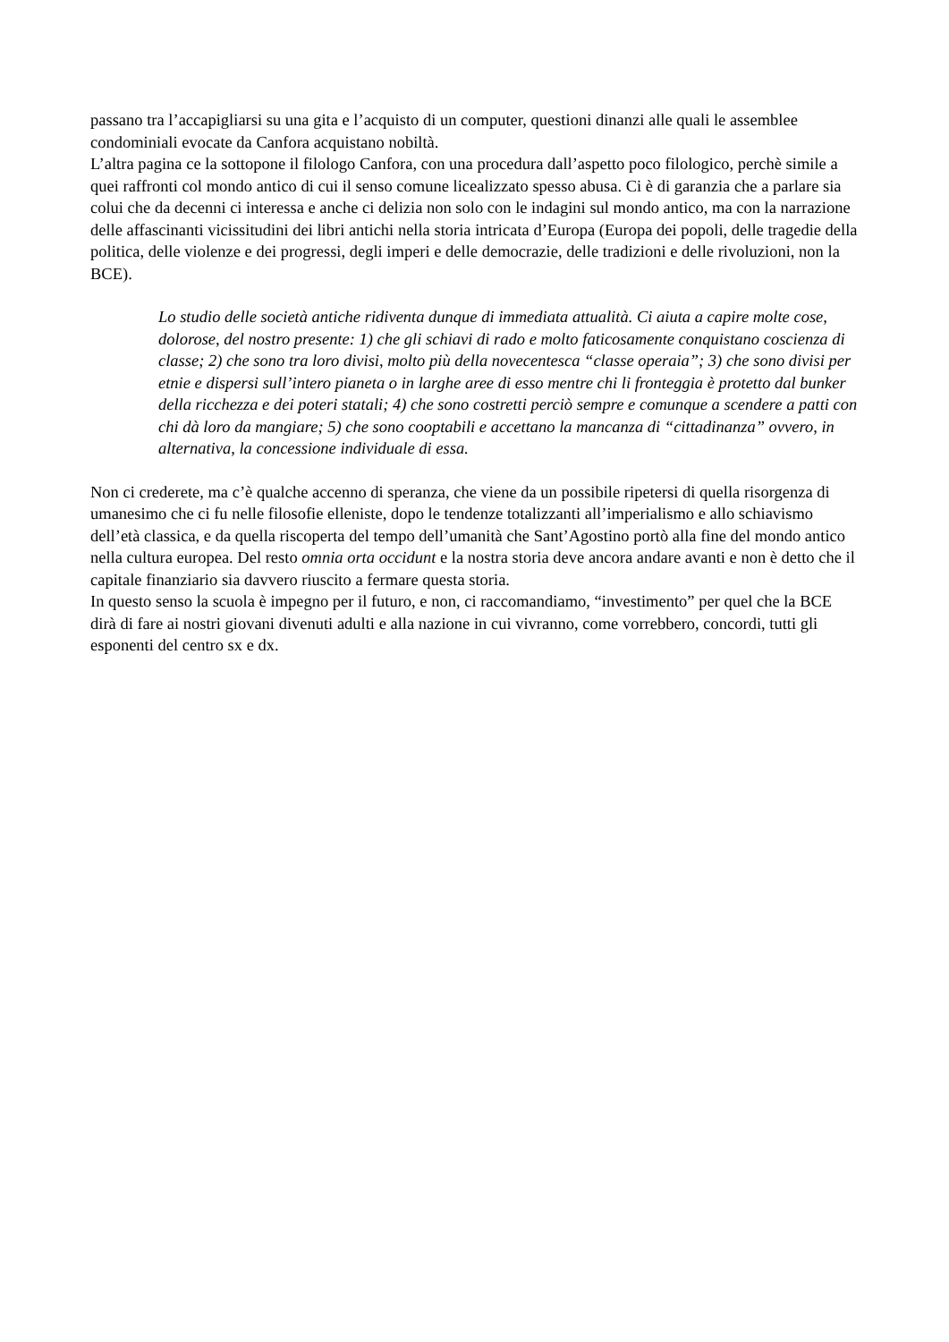passano tra l’accapigliarsi su una gita e l’acquisto di un computer, questioni dinanzi alle quali le assemblee condominiali evocate da Canfora acquistano nobiltà.
L’altra pagina ce la sottopone il filologo Canfora, con una procedura dall’aspetto poco filologico, perchè simile a quei raffronti col mondo antico di cui il senso comune licealizzato spesso abusa. Ci è di garanzia che a parlare sia colui che da decenni ci interessa e anche ci delizia non solo con le indagini sul mondo antico, ma con la narrazione delle affascinanti vicissitudini dei libri antichi nella storia intricata d’Europa (Europa dei popoli, delle tragedie della politica, delle violenze e dei progressi, degli imperi e delle democrazie, delle tradizioni e delle rivoluzioni, non la BCE).
Lo studio delle società antiche ridiventa dunque di immediata attualità. Ci aiuta a capire molte cose, dolorose, del nostro presente: 1) che gli schiavi di rado e molto faticosamente conquistano coscienza di classe; 2) che sono tra loro divisi, molto più della novecentesca “classe operaia”; 3) che sono divisi per etnie e dispersi sull’intero pianeta o in larghe aree di esso mentre chi li fronteggia è protetto dal bunker della ricchezza e dei poteri statali; 4) che sono costretti perciò sempre e comunque a scendere a patti con chi dà loro da mangiare; 5) che sono cooptabili e accettano la mancanza di “cittadinanza” ovvero, in alternativa, la concessione individuale di essa.
Non ci crederete, ma c’è qualche accenno di speranza, che viene da un possibile ripetersi di quella risorgenza di umanesimo che ci fu nelle filosofie elleniste, dopo le tendenze totalizzanti all’imperialismo e allo schiavismo dell’età classica, e da quella riscoperta del tempo dell’umanità che Sant’Agostino portò alla fine del mondo antico nella cultura europea. Del resto omnia orta occidunt e la nostra storia deve ancora andare avanti e non è detto che il capitale finanziario sia davvero riuscito a fermare questa storia.
In questo senso la scuola è impegno per il futuro, e non, ci raccomandiamo, “investimento” per quel che la BCE dirà di fare ai nostri giovani divenuti adulti e alla nazione in cui vivranno, come vorrebbero, concordi, tutti gli esponenti del centro sx e dx.